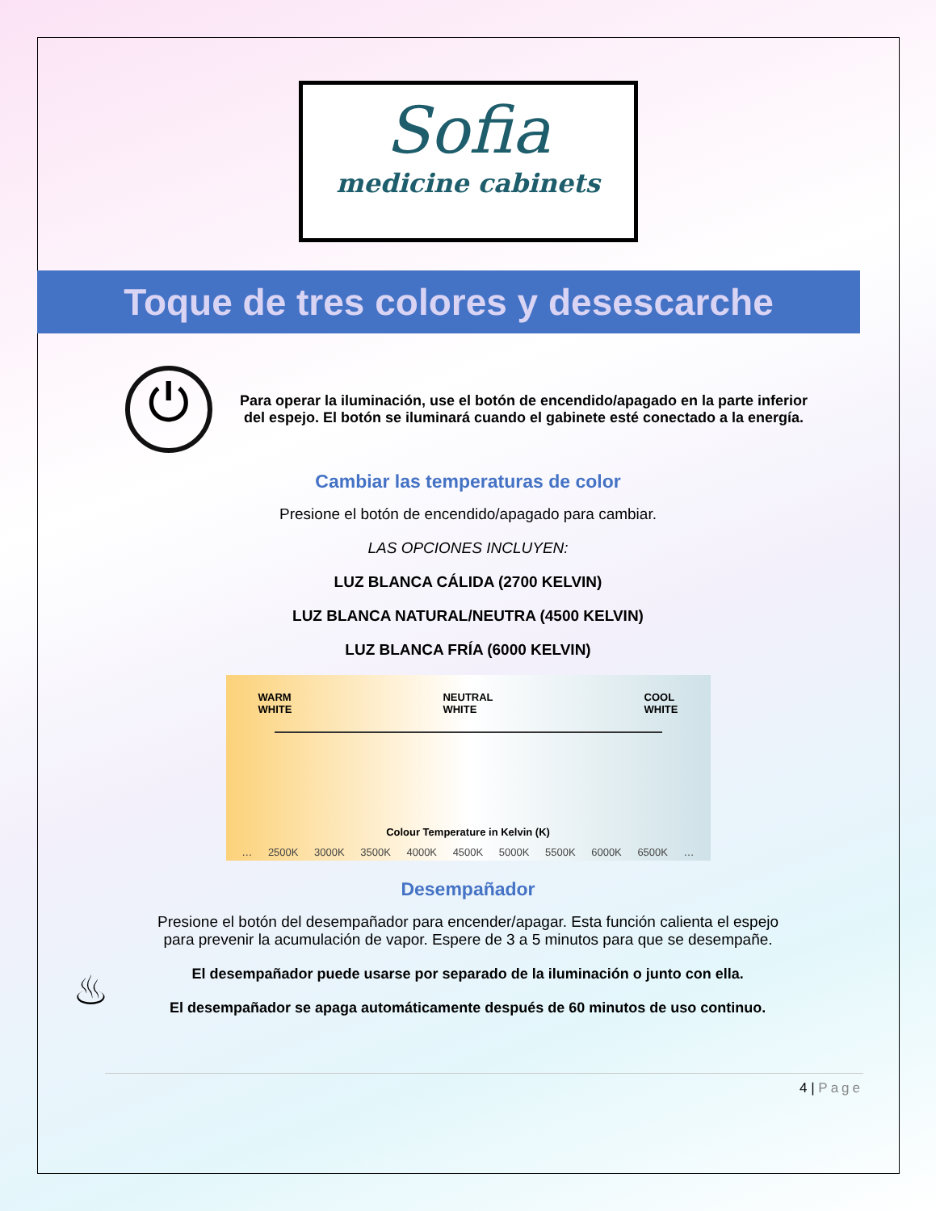Sofia
medicine cabinets
Toque de tres colores y desescarche
⏻
Para operar la iluminación, use el botón de encendido/apagado en la parte inferior del espejo. El botón se iluminará cuando el gabinete esté conectado a la energía.
Cambiar las temperaturas de color
Presione el botón de encendido/apagado para cambiar.
LAS OPCIONES INCLUYEN:
LUZ BLANCA CÁLIDA (2700 KELVIN)
LUZ BLANCA NATURAL/NEUTRA (4500 KELVIN)
LUZ BLANCA FRÍA (6000 KELVIN)
WARM
WHITE NEUTRAL
WHITE COOL
WHITE
Colour Temperature in Kelvin (K)
… 2500K 3000K 3500K 4000K 4500K 5000K 5500K 6000K 6500K …
Desempañador
Presione el botón del desempañador para encender/apagar. Esta función calienta el espejo para prevenir la acumulación de vapor. Espere de 3 a 5 minutos para que se desempañe.
♨
El desempañador puede usarse por separado de la iluminación o junto con ella.
El desempañador se apaga automáticamente después de 60 minutos de uso continuo.
4 | Page